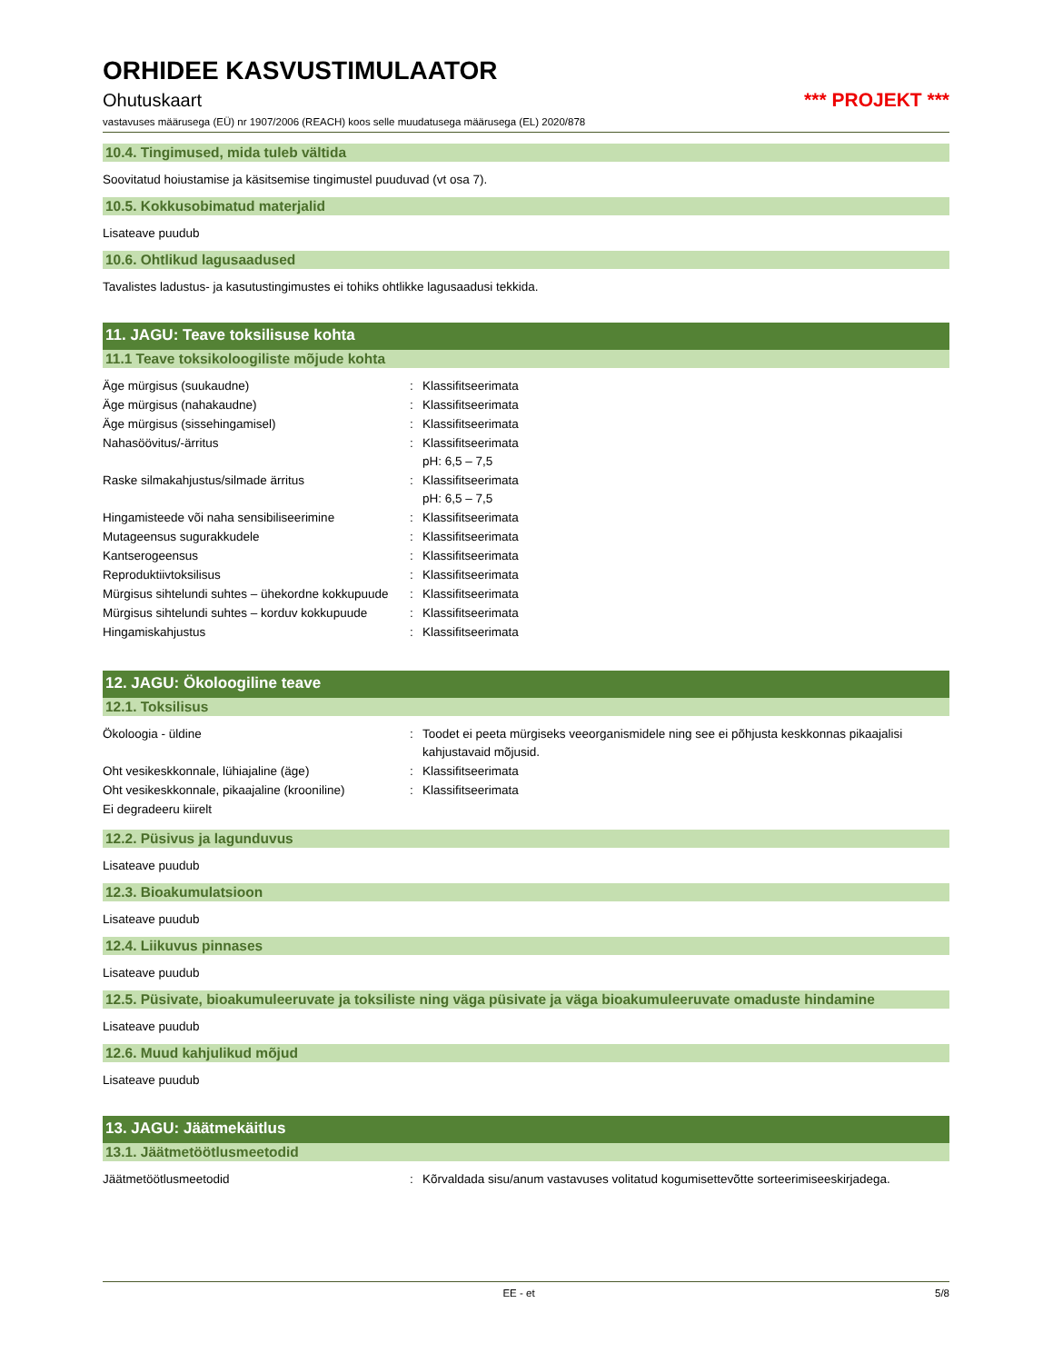ORHIDEE KASVUSTIMULAATOR
Ohutuskaart *** PROJEKT ***
vastavuses määrusega (EÜ) nr 1907/2006 (REACH) koos selle muudatusega määrusega (EL) 2020/878
10.4. Tingimused, mida tuleb vältida
Soovitatud hoiustamise ja käsitsemise tingimustel puuduvad (vt osa 7).
10.5. Kokkusobimatud materjalid
Lisateave puudub
10.6. Ohtlikud lagusaadused
Tavalistes ladustus- ja kasutustingimustes ei tohiks ohtlikke lagusaadusi tekkida.
11. JAGU: Teave toksilisuse kohta
11.1 Teave toksikoloogiliste mõjude kohta
Äge mürgisus (suukaudne) : Klassifitseerimata
Äge mürgisus (nahakaudne) : Klassifitseerimata
Äge mürgisus (sissehingamisel) : Klassifitseerimata
Nahasöövitus/-ärritus : Klassifitseerimata
pH: 6,5 – 7,5
Raske silmakahjustus/silmade ärritus : Klassifitseerimata
pH: 6,5 – 7,5
Hingamisteede või naha sensibiliseerimine : Klassifitseerimata
Mutageensus sugurakkudele : Klassifitseerimata
Kantserogeensus : Klassifitseerimata
Reproduktiivtoksilisus : Klassifitseerimata
Mürgisus sihtelundi suhtes – ühekordne kokkupuude
: Klassifitseerimata
Mürgisus sihtelundi suhtes – korduv kokkupuude
: Klassifitseerimata
Hingamiskahjustus : Klassifitseerimata
12. JAGU: Ökoloogiline teave
12.1. Toksilisus
Ökoloogia - üldine : Toodet ei peeta mürgiseks veeorganismidele ning see ei põhjusta keskkonnas pikaajalisi kahjustavaid mõjusid.
Oht vesikeskkonnale, lühiajaline (äge) : Klassifitseerimata
Oht vesikeskkonnale, pikaajaline (krooniline)
: Klassifitseerimata
Ei degradeeru kiirelt
12.2. Püsivus ja lagunduvus
Lisateave puudub
12.3. Bioakumulatsioon
Lisateave puudub
12.4. Liikuvus pinnases
Lisateave puudub
12.5. Püsivate, bioakumuleeruvate ja toksiliste ning väga püsivate ja väga bioakumuleeruvate omaduste hindamine
Lisateave puudub
12.6. Muud kahjulikud mõjud
Lisateave puudub
13. JAGU: Jäätmekäitlus
13.1. Jäätmetöötlusmeetodid
Jäätmetöötlusmeetodid : Kõrvaldada sisu/anum vastavuses volitatud kogumisettevõtte sorteerimiseeskirjadega.
EE - et 5/8